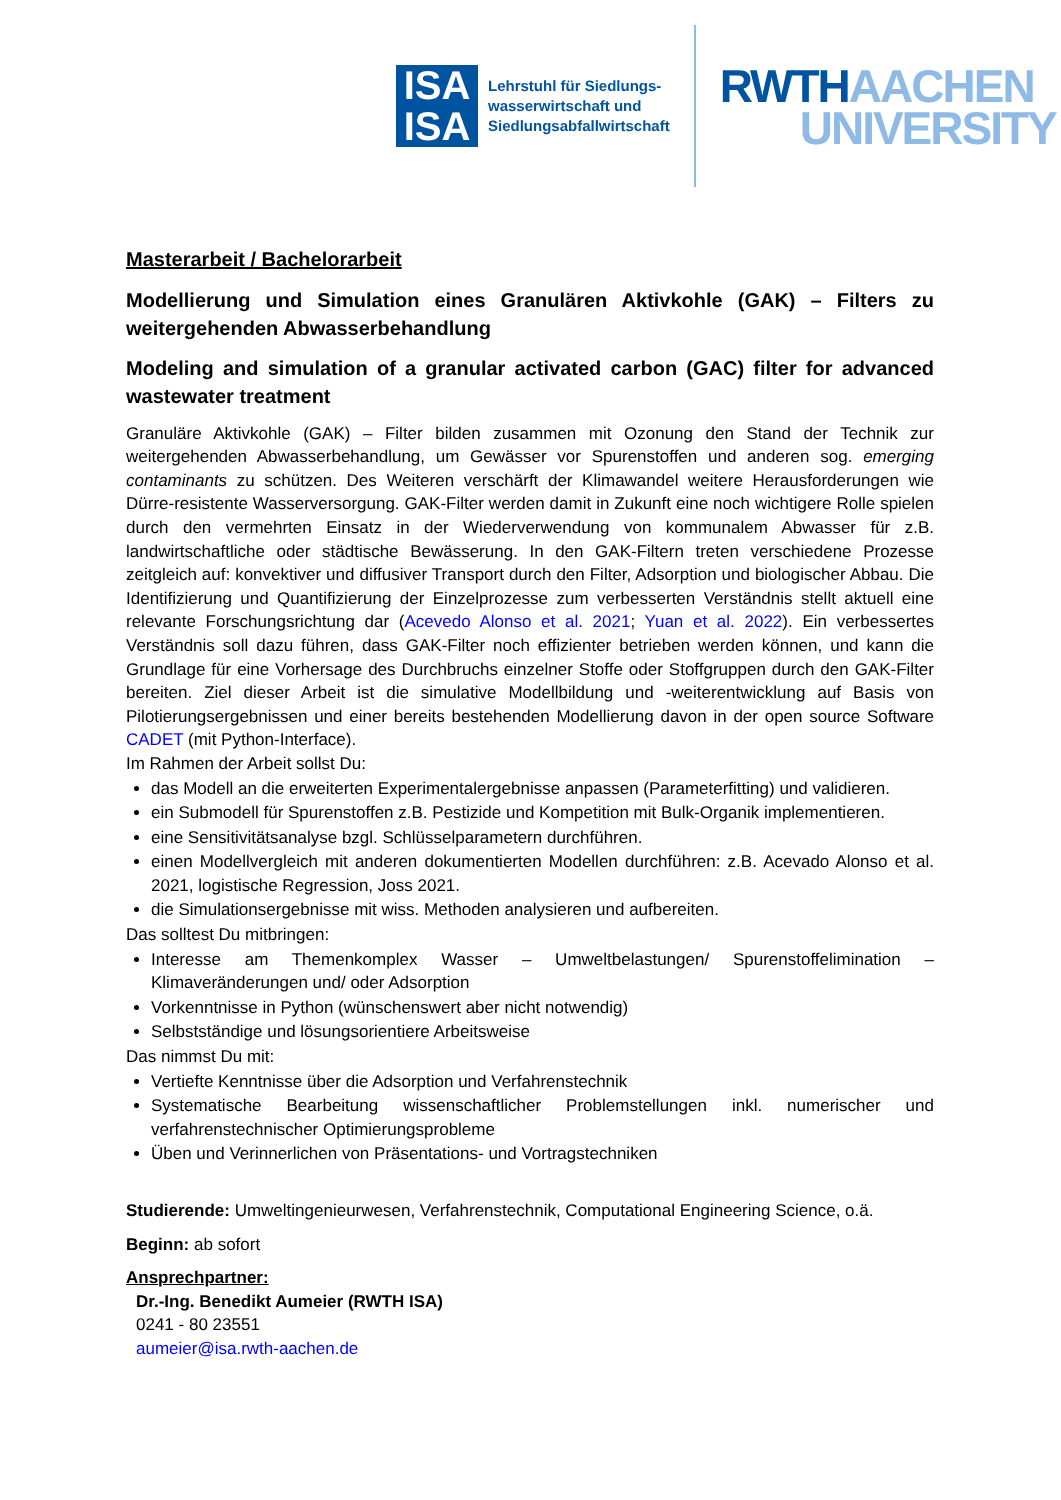ISA
ISA
Lehrstuhl für Siedlungs-
wasserwirtschaft und
Siedlungsabfallwirtschaft
RWTH AACHEN
UNIVERSITY
Masterarbeit / Bachelorarbeit
Modellierung und Simulation eines Granulären Aktivkohle (GAK) – Filters zu weitergehenden Abwasserbehandlung
Modeling and simulation of a granular activated carbon (GAC) filter for advanced wastewater treatment
Granuläre Aktivkohle (GAK) – Filter bilden zusammen mit Ozonung den Stand der Technik zur weitergehenden Abwasserbehandlung, um Gewässer vor Spurenstoffen und anderen sog. emerging contaminants zu schützen. Des Weiteren verschärft der Klimawandel weitere Herausforderungen wie Dürre-resistente Wasserversorgung. GAK-Filter werden damit in Zukunft eine noch wichtigere Rolle spielen durch den vermehrten Einsatz in der Wiederverwendung von kommunalem Abwasser für z.B. landwirtschaftliche oder städtische Bewässerung. In den GAK-Filtern treten verschiedene Prozesse zeitgleich auf: konvektiver und diffusiver Transport durch den Filter, Adsorption und biologischer Abbau. Die Identifizierung und Quantifizierung der Einzelprozesse zum verbesserten Verständnis stellt aktuell eine relevante Forschungsrichtung dar (Acevedo Alonso et al. 2021; Yuan et al. 2022). Ein verbessertes Verständnis soll dazu führen, dass GAK-Filter noch effizienter betrieben werden können, und kann die Grundlage für eine Vorhersage des Durchbruchs einzelner Stoffe oder Stoffgruppen durch den GAK-Filter bereiten. Ziel dieser Arbeit ist die simulative Modellbildung und -weiterentwicklung auf Basis von Pilotierungsergebnissen und einer bereits bestehenden Modellierung davon in der open source Software CADET (mit Python-Interface).
Im Rahmen der Arbeit sollst Du:
das Modell an die erweiterten Experimentalergebnisse anpassen (Parameterfitting) und validieren.
ein Submodell für Spurenstoffen z.B. Pestizide und Kompetition mit Bulk-Organik implementieren.
eine Sensitivitätsanalyse bzgl. Schlüsselparametern durchführen.
einen Modellvergleich mit anderen dokumentierten Modellen durchführen: z.B. Acevado Alonso et al. 2021, logistische Regression, Joss 2021.
die Simulationsergebnisse mit wiss. Methoden analysieren und aufbereiten.
Das solltest Du mitbringen:
Interesse am Themenkomplex Wasser – Umweltbelastungen/ Spurenstoffelimination – Klimaveränderungen und/ oder Adsorption
Vorkenntnisse in Python (wünschenswert aber nicht notwendig)
Selbstständige und lösungsorientiere Arbeitsweise
Das nimmst Du mit:
Vertiefte Kenntnisse über die Adsorption und Verfahrenstechnik
Systematische Bearbeitung wissenschaftlicher Problemstellungen inkl. numerischer und verfahrenstechnischer Optimierungsprobleme
Üben und Verinnerlichen von Präsentations- und Vortragstechniken
Studierende: Umweltingenieurwesen, Verfahrenstechnik, Computational Engineering Science, o.ä.
Beginn: ab sofort
Ansprechpartner:
Dr.-Ing. Benedikt Aumeier (RWTH ISA)
0241 - 80 23551
aumeier@isa.rwth-aachen.de